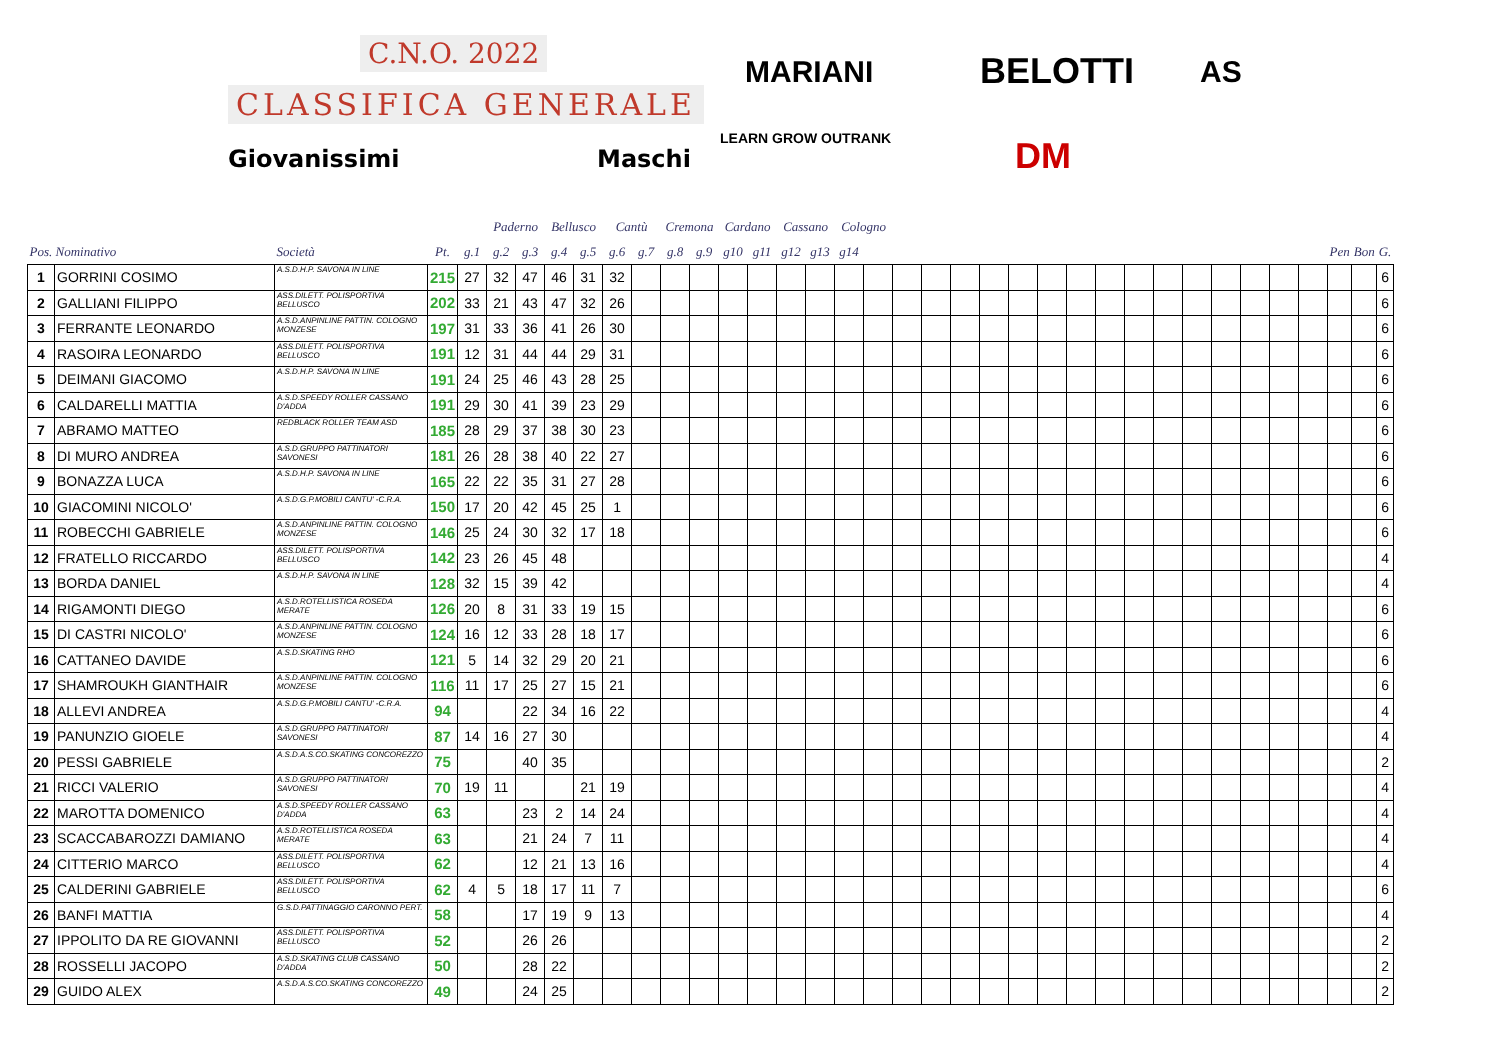C.N.O. 2022
CLASSIFICA GENERALE
Giovanissimi Maschi
MARIANI BELOTTI AS
LEARN GROW OUTRANK DM
| | | | | | Paderno | | Bellusco | | Cantù | | Cremona | | Cardano | | Cassano | | Cologno | | | | | | | | | | | | | | | | | | | |
| --- | --- | --- | --- | --- | --- | --- | --- | --- | --- | --- | --- | --- | --- | --- | --- | --- | --- | --- | --- | --- | --- | --- | --- | --- | --- | --- | --- | --- | --- | --- | --- | --- | --- | --- | --- | --- |
| Pos. Nominativo | | Società | Pt. | g.1 | g.2 | g.3 | g.4 | g.5 | g.6 | g.7 | g.8 | g.9 | g10 | g11 | g12 | g13 | g14 | | | | | | | | | | | | | | | | | Pen | Bon | G. |
| 1 | GORRINI COSIMO | A.S.D.H.P. SAVONA IN LINE | 215 | 27 | 32 | 47 | 46 | 31 | 32 | | | | | | | | | | | | | | | | | | | | | | | | | | | 6 |
| 2 | GALLIANI FILIPPO | ASS.DILETT. POLISPORTIVA BELLUSCO | 202 | 33 | 21 | 43 | 47 | 32 | 26 | | | | | | | | | | | | | | | | | | | | | | | | | | | 6 |
| 3 | FERRANTE LEONARDO | A.S.D.ANPINLINE PATTIN. COLOGNO MONZESE | 197 | 31 | 33 | 36 | 41 | 26 | 30 | | | | | | | | | | | | | | | | | | | | | | | | | | | 6 |
| 4 | RASOIRA LEONARDO | ASS.DILETT. POLISPORTIVA BELLUSCO | 191 | 12 | 31 | 44 | 44 | 29 | 31 | | | | | | | | | | | | | | | | | | | | | | | | | | | 6 |
| 5 | DEIMANI GIACOMO | A.S.D.H.P. SAVONA IN LINE | 191 | 24 | 25 | 46 | 43 | 28 | 25 | | | | | | | | | | | | | | | | | | | | | | | | | | | 6 |
| 6 | CALDARELLI MATTIA | A.S.D.SPEEDY ROLLER CASSANO D'ADDA | 191 | 29 | 30 | 41 | 39 | 23 | 29 | | | | | | | | | | | | | | | | | | | | | | | | | | | 6 |
| 7 | ABRAMO MATTEO | REDBLACK ROLLER TEAM ASD | 185 | 28 | 29 | 37 | 38 | 30 | 23 | | | | | | | | | | | | | | | | | | | | | | | | | | | 6 |
| 8 | DI MURO ANDREA | A.S.D.GRUPPO PATTINATORI SAVONESI | 181 | 26 | 28 | 38 | 40 | 22 | 27 | | | | | | | | | | | | | | | | | | | | | | | | | | | 6 |
| 9 | BONAZZA LUCA | A.S.D.H.P. SAVONA IN LINE | 165 | 22 | 22 | 35 | 31 | 27 | 28 | | | | | | | | | | | | | | | | | | | | | | | | | | | 6 |
| 10 | GIACOMINI NICOLO' | A.S.D.G.P.MOBILI CANTU' -C.R.A. | 150 | 17 | 20 | 42 | 45 | 25 | 1 | | | | | | | | | | | | | | | | | | | | | | | | | | | 6 |
| 11 | ROBECCHI GABRIELE | A.S.D.ANPINLINE PATTIN. COLOGNO MONZESE | 146 | 25 | 24 | 30 | 32 | 17 | 18 | | | | | | | | | | | | | | | | | | | | | | | | | | | 6 |
| 12 | FRATELLO RICCARDO | ASS.DILETT. POLISPORTIVA BELLUSCO | 142 | 23 | 26 | 45 | 48 | | | | | | | | | | | | | | | | | | | | | | | | | | | | | 4 |
| 13 | BORDA DANIEL | A.S.D.H.P. SAVONA IN LINE | 128 | 32 | 15 | 39 | 42 | | | | | | | | | | | | | | | | | | | | | | | | | | | | | 4 |
| 14 | RIGAMONTI DIEGO | A.S.D.ROTELLISTICA ROSEDA MERATE | 126 | 20 | 8 | 31 | 33 | 19 | 15 | | | | | | | | | | | | | | | | | | | | | | | | | | | 6 |
| 15 | DI CASTRI NICOLO' | A.S.D.ANPINLINE PATTIN. COLOGNO MONZESE | 124 | 16 | 12 | 33 | 28 | 18 | 17 | | | | | | | | | | | | | | | | | | | | | | | | | | | 6 |
| 16 | CATTANEO DAVIDE | A.S.D.SKATING RHO | 121 | 5 | 14 | 32 | 29 | 20 | 21 | | | | | | | | | | | | | | | | | | | | | | | | | | | 6 |
| 17 | SHAMROUKH GIANTHAIR | A.S.D.ANPINLINE PATTIN. COLOGNO MONZESE | 116 | 11 | 17 | 25 | 27 | 15 | 21 | | | | | | | | | | | | | | | | | | | | | | | | | | | 6 |
| 18 | ALLEVI ANDREA | A.S.D.G.P.MOBILI CANTU' -C.R.A. | 94 | | | 22 | 34 | 16 | 22 | | | | | | | | | | | | | | | | | | | | | | | | | | | 4 |
| 19 | PANUNZIO GIOELE | A.S.D.GRUPPO PATTINATORI SAVONESI | 87 | 14 | 16 | 27 | 30 | | | | | | | | | | | | | | | | | | | | | | | | | | | | | 4 |
| 20 | PESSI GABRIELE | A.S.D.A.S.CO.SKATING CONCOREZZO | 75 | | | 40 | 35 | | | | | | | | | | | | | | | | | | | | | | | | | | | | | 2 |
| 21 | RICCI VALERIO | A.S.D.GRUPPO PATTINATORI SAVONESI | 70 | 19 | 11 | | | 21 | 19 | | | | | | | | | | | | | | | | | | | | | | | | | | | 4 |
| 22 | MAROTTA DOMENICO | A.S.D.SPEEDY ROLLER CASSANO D'ADDA | 63 | | | 23 | 2 | 14 | 24 | | | | | | | | | | | | | | | | | | | | | | | | | | | 4 |
| 23 | SCACCABAROZZI DAMIANO | A.S.D.ROTELLISTICA ROSEDA MERATE | 63 | | | 21 | 24 | 7 | 11 | | | | | | | | | | | | | | | | | | | | | | | | | | | 4 |
| 24 | CITTERIO MARCO | ASS.DILETT. POLISPORTIVA BELLUSCO | 62 | | | 12 | 21 | 13 | 16 | | | | | | | | | | | | | | | | | | | | | | | | | | | 4 |
| 25 | CALDERINI GABRIELE | ASS.DILETT. POLISPORTIVA BELLUSCO | 62 | 4 | 5 | 18 | 17 | 11 | 7 | | | | | | | | | | | | | | | | | | | | | | | | | | | 6 |
| 26 | BANFI MATTIA | G.S.D.PATTINAGGIO CARONNO PERT. | 58 | | | 17 | 19 | 9 | 13 | | | | | | | | | | | | | | | | | | | | | | | | | | | 4 |
| 27 | IPPOLITO DA RE GIOVANNI | ASS.DILETT. POLISPORTIVA BELLUSCO | 52 | | | 26 | 26 | | | | | | | | | | | | | | | | | | | | | | | | | | | | | 2 |
| 28 | ROSSELLI JACOPO | A.S.D.SKATING CLUB CASSANO D'ADDA | 50 | | | 28 | 22 | | | | | | | | | | | | | | | | | | | | | | | | | | | | | 2 |
| 29 | GUIDO ALEX | A.S.D.A.S.CO.SKATING CONCOREZZO | 49 | | | 24 | 25 | | | | | | | | | | | | | | | | | | | | | | | | | | | | | 2 |